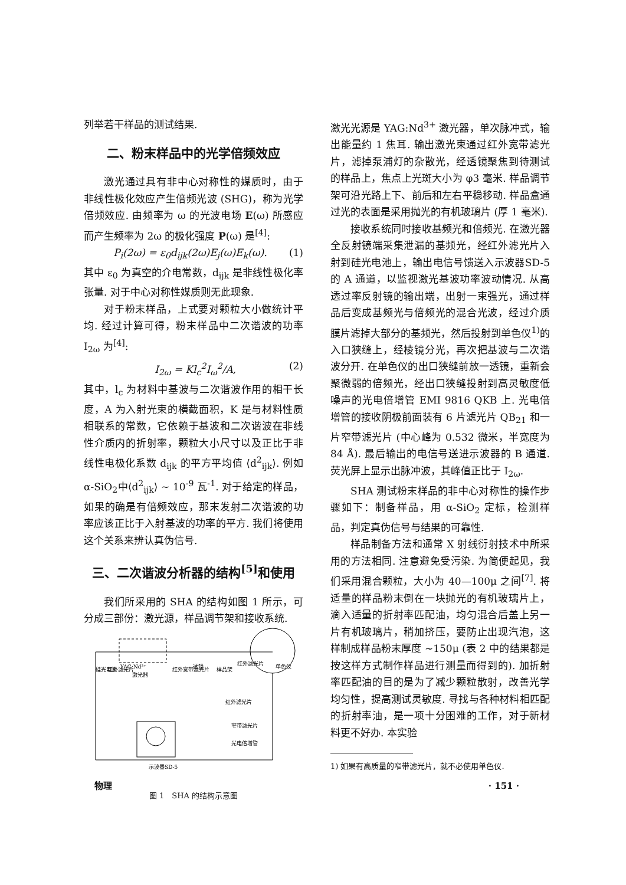列举若干样品的测试结果.
二、粉末样品中的光学倍频效应
激光通过具有非中心对称性的媒质时，由于非线性极化效应产生倍频光波 (SHG)，称为光学倍频效应. 由频率为 ω 的光波电场 E(ω) 所感应而产生频率为 2ω 的极化强度 P(ω) 是<sup>[4]</sup>:
P<sub>i</sub>(2ω) = ε<sub>0</sub>d<sub>ijk</sub>(2ω)E<sub>j</sub>(ω)E<sub>k</sub>(ω). (1)
其中 ε<sub>0</sub> 为真空的介电常数，d<sub>ijk</sub> 是非线性极化率张量. 对于中心对称性媒质则无此现象.
对于粉末样品，上式要对颗粒大小做统计平均. 经过计算可得，粉末样品中二次谐波的功率 I<sub>2ω</sub> 为<sup>[4]</sup>:
I<sub>2ω</sub> = Kl<sub>c</sub><sup>2</sup>I<sub>ω</sub><sup>2</sup>/A, (2)
其中，l<sub>c</sub> 为材料中基波与二次谐波作用的相干长度，A 为入射光束的横截面积，K 是与材料性质相联系的常数，它依赖于基波和二次谐波在非线性介质内的折射率，颗粒大小尺寸以及正比于非线性电极化系数 d<sub>ijk</sub> 的平方平均值 ⟨d<sup>2</sup><sub>ijk</sub>⟩. 例如 α-SiO<sub>2</sub>中⟨d<sup>2</sup><sub>ijk</sub>⟩ ~ 10<sup>-9</sup> 瓦<sup>-1</sup>. 对于给定的样品，如果的确是有倍频效应，那末发射二次谐波的功率应该正比于入射基波的功率的平方. 我们将使用这个关系来辨认真伪信号.
三、二次谐波分析器的结构<sup>[5]</sup>和使用
我们所采用的 SHA 的结构如图 1 所示，可分成三部份：激光源，样品调节架和接收系统.
硅光电池
红外滤光片
YAG:Nd³⁺
激光器
红外宽带滤光片
透镜
样品架
红外滤光片
单色仪
红外滤光片
窄带滤光片
光电倍增管
示波器SD-5
图 1　SHA 的结构示意图
激光光源是 YAG:Nd<sup>3+</sup> 激光器，单次脉冲式，输出能量约 1 焦耳. 输出激光束通过红外宽带滤光片，滤掉泵浦灯的杂散光，经透镜聚焦到待测试的样品上，焦点上光斑大小为 φ3 毫米. 样品调节架可沿光路上下、前后和左右平稳移动. 样品盒通过光的表面是采用抛光的有机玻璃片 (厚 1 毫米).
接收系统同时接收基频光和倍频光. 在激光器全反射镜端采集泄漏的基频光，经红外滤光片入射到硅光电池上，输出电信号馈送入示波器SD-5 的 A 通道，以监视激光基波功率波动情况. 从高透过率反射镜的输出端，出射一束强光，通过样品后变成基频光与倍频光的混合光波，经过介质膜片滤掉大部分的基频光，然后投射到单色仪<sup>1)</sup>的入口狭缝上，经棱镜分光，再次把基波与二次谐波分开. 在单色仪的出口狭缝前放一透镜，重新会聚微弱的倍频光，经出口狭缝投射到高灵敏度低噪声的光电倍增管 EMI 9816 QKB 上. 光电倍增管的接收阴极前面装有 6 片滤光片 QB<sub>21</sub> 和一片窄带滤光片 (中心峰为 0.532 微米，半宽度为 84 Å). 最后输出的电信号送进示波器的 B 通道. 荧光屏上显示出脉冲波，其峰值正比于 I<sub>2ω</sub>.
SHA 测试粉末样品的非中心对称性的操作步骤如下：制备样品，用 α-SiO<sub>2</sub> 定标，检测样品，判定真伪信号与结果的可靠性.
样品制备方法和通常 X 射线衍射技术中所采用的方法相同. 注意避免受污染. 为简便起见，我们采用混合颗粒，大小为 40—100μ 之间<sup>[7]</sup>. 将适量的样品粉末倒在一块抛光的有机玻璃片上，滴入适量的折射率匹配油，均匀混合后盖上另一片有机玻璃片，稍加挤压，要防止出现汽泡，这样制成样品粉末厚度 ~150μ (表 2 中的结果都是按这样方式制作样品进行测量而得到的). 加折射率匹配油的目的是为了减少颗粒散射，改善光学均匀性，提高测试灵敏度. 寻找与各种材料相匹配的折射率油，是一项十分困难的工作，对于新材料更不好办. 本实验
1) 如果有高质量的窄带滤光片，就不必使用单色仪.
物理 · 151 ·